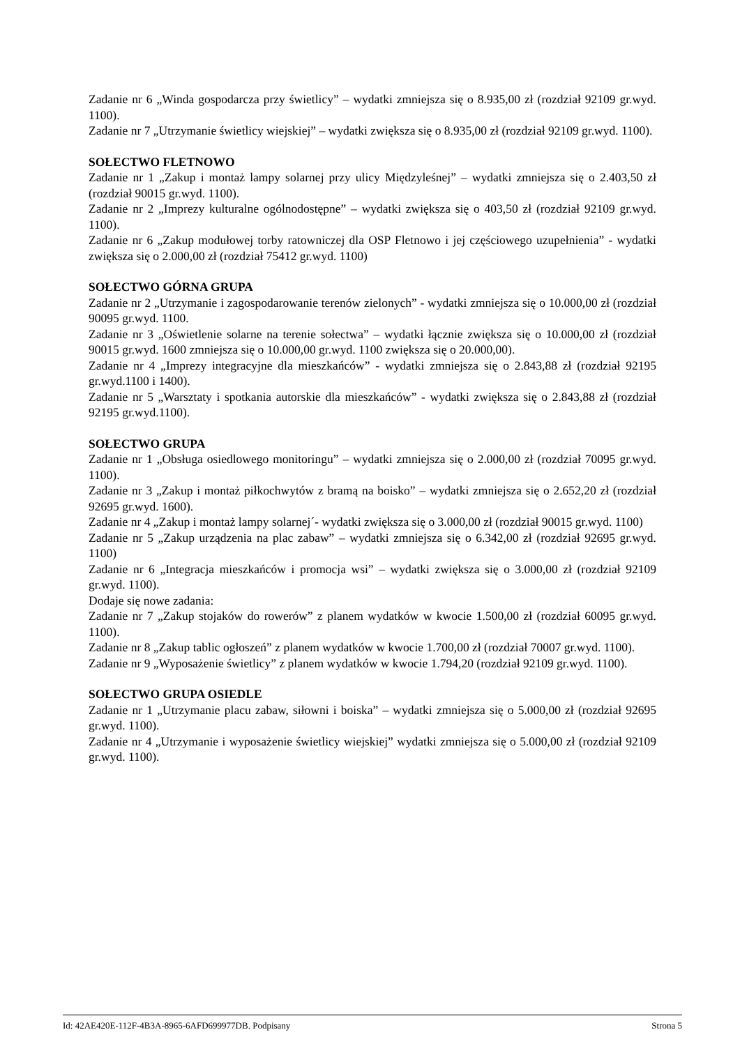Zadanie nr 6 „Winda gospodarcza przy świetlicy” – wydatki zmniejsza się o 8.935,00 zł (rozdział 92109 gr.wyd. 1100).
Zadanie nr 7 „Utrzymanie świetlicy wiejskiej” – wydatki zwiększa się o 8.935,00 zł (rozdział 92109 gr.wyd. 1100).
SOŁECTWO FLETNOWO
Zadanie nr 1 „Zakup i montaż lampy solarnej przy ulicy Międzyleśnej” – wydatki zmniejsza się o 2.403,50 zł (rozdział 90015 gr.wyd. 1100).
Zadanie nr 2 „Imprezy kulturalne ogólnodostępne” – wydatki zwiększa się o 403,50 zł (rozdział 92109 gr.wyd. 1100).
Zadanie nr 6 „Zakup modułowej torby ratowniczej dla OSP Fletnowo i jej częściowego uzupełnienia” - wydatki zwiększa się o 2.000,00 zł (rozdział 75412 gr.wyd. 1100)
SOŁECTWO GÓRNA GRUPA
Zadanie nr 2 „Utrzymanie i zagospodarowanie terenów zielonych” - wydatki zmniejsza się o 10.000,00 zł (rozdział 90095 gr.wyd. 1100.
Zadanie nr 3 „Oświetlenie solarne na terenie sołectwa” – wydatki łącznie zwiększa się o 10.000,00 zł (rozdział 90015 gr.wyd. 1600 zmniejsza się o 10.000,00 gr.wyd. 1100 zwiększa się o 20.000,00).
Zadanie nr 4 „Imprezy integracyjne dla mieszkańców” - wydatki zmniejsza się o 2.843,88 zł (rozdział 92195 gr.wyd.1100 i 1400).
Zadanie nr 5 „Warsztaty i spotkania autorskie dla mieszkańców” - wydatki zwiększa się o 2.843,88 zł (rozdział 92195 gr.wyd.1100).
SOŁECTWO GRUPA
Zadanie nr 1 „Obsługa osiedlowego monitoringu” – wydatki zmniejsza się o 2.000,00 zł (rozdział 70095 gr.wyd. 1100).
Zadanie nr 3 „Zakup i montaż piłkochwytów z bramą na boisko” – wydatki zmniejsza się o 2.652,20 zł (rozdział 92695 gr.wyd. 1600).
Zadanie nr 4 „Zakup i montaż lampy solarnej´- wydatki zwiększa się o 3.000,00 zł (rozdział 90015 gr.wyd. 1100)
Zadanie nr 5 „Zakup urządzenia na plac zabaw” – wydatki zmniejsza się o 6.342,00 zł (rozdział 92695 gr.wyd. 1100)
Zadanie nr 6 „Integracja mieszkańców i promocja wsi” – wydatki zwiększa się o 3.000,00 zł (rozdział 92109 gr.wyd. 1100).
Dodaje się nowe zadania:
Zadanie nr 7 „Zakup stojaków do rowerów” z planem wydatków w kwocie 1.500,00 zł (rozdział 60095 gr.wyd. 1100).
Zadanie nr 8 „Zakup tablic ogłoszeń” z planem wydatków w kwocie 1.700,00 zł (rozdział 70007 gr.wyd. 1100).
Zadanie nr 9 „Wyposażenie świetlicy” z planem wydatków w kwocie 1.794,20 (rozdział 92109 gr.wyd. 1100).
SOŁECTWO GRUPA OSIEDLE
Zadanie nr 1 „Utrzymanie placu zabaw, siłowni i boiska” – wydatki zmniejsza się o 5.000,00 zł (rozdział 92695 gr.wyd. 1100).
Zadanie nr 4 „Utrzymanie i wyposażenie świetlicy wiejskiej” wydatki zmniejsza się o 5.000,00 zł (rozdział 92109 gr.wyd. 1100).
Id: 42AE420E-112F-4B3A-8965-6AFD699977DB. Podpisany Strona 5